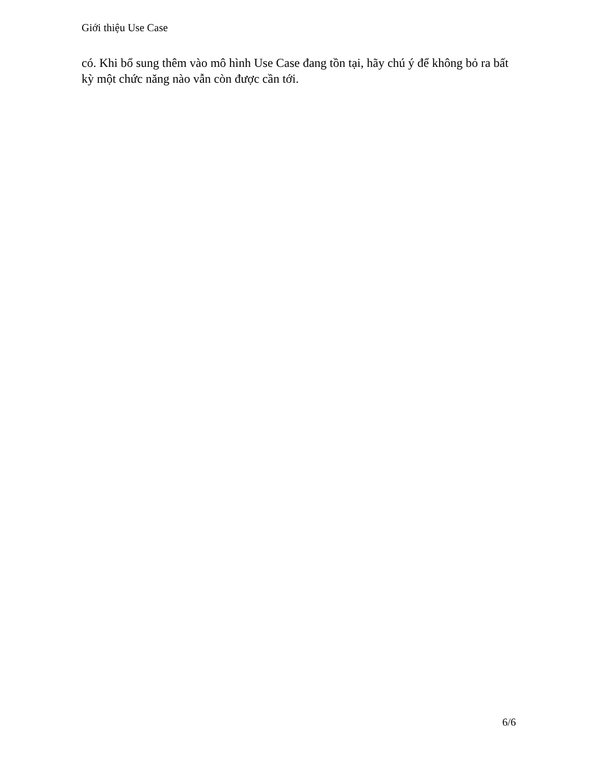Giới thiệu Use Case
có. Khi bổ sung thêm vào mô hình Use Case đang tồn tại, hãy chú ý để không bỏ ra bất kỳ một chức năng nào vẫn còn được cần tới.
6/6